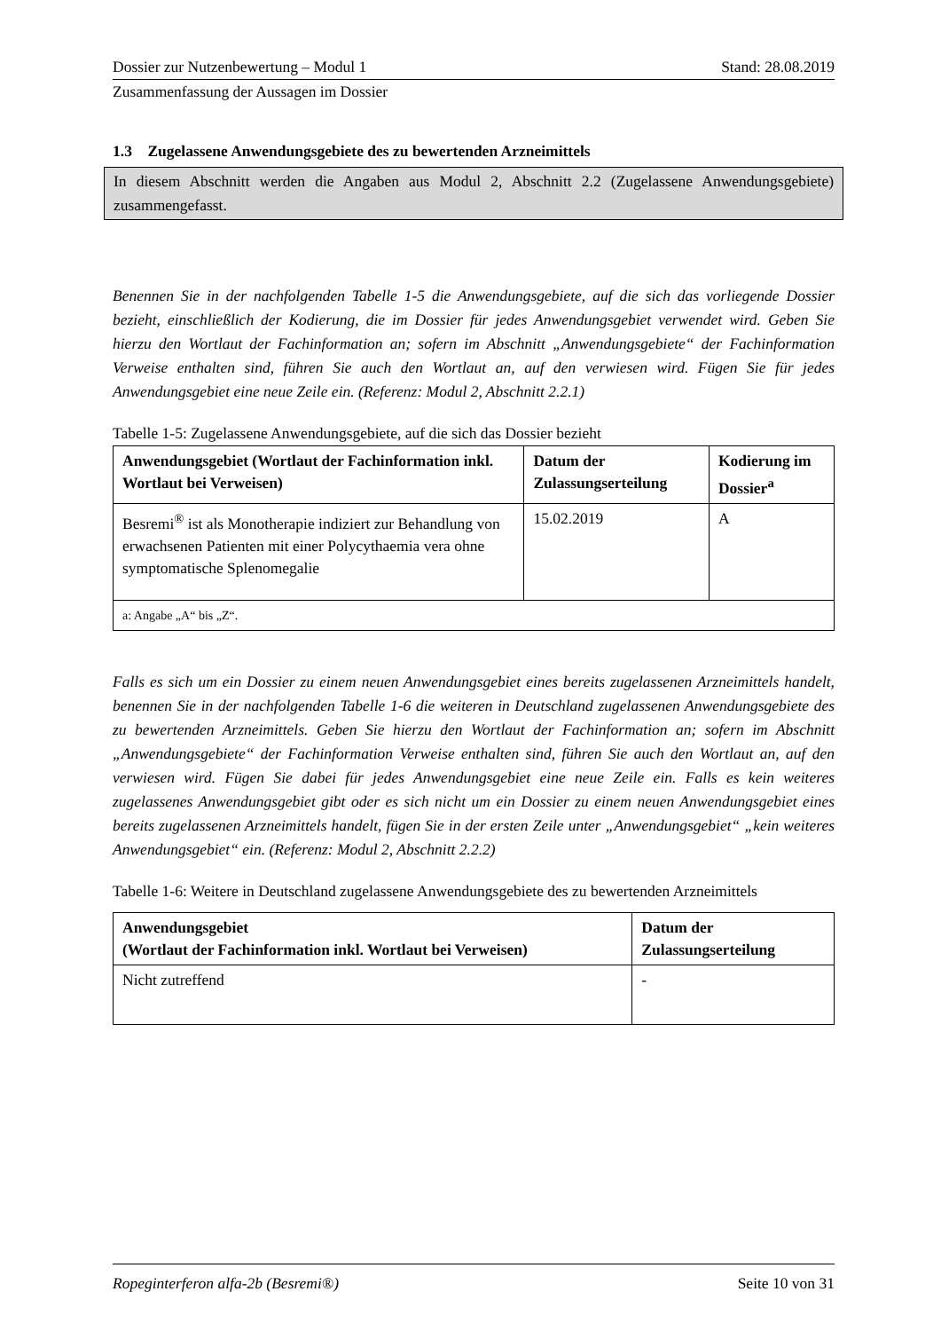Dossier zur Nutzenbewertung – Modul 1 Stand: 28.08.2019
Zusammenfassung der Aussagen im Dossier
1.3 Zugelassene Anwendungsgebiete des zu bewertenden Arzneimittels
In diesem Abschnitt werden die Angaben aus Modul 2, Abschnitt 2.2 (Zugelassene Anwendungsgebiete) zusammengefasst.
Benennen Sie in der nachfolgenden Tabelle 1-5 die Anwendungsgebiete, auf die sich das vorliegende Dossier bezieht, einschließlich der Kodierung, die im Dossier für jedes Anwendungsgebiet verwendet wird. Geben Sie hierzu den Wortlaut der Fachinformation an; sofern im Abschnitt „Anwendungsgebiete“ der Fachinformation Verweise enthalten sind, führen Sie auch den Wortlaut an, auf den verwiesen wird. Fügen Sie für jedes Anwendungsgebiet eine neue Zeile ein. (Referenz: Modul 2, Abschnitt 2.2.1)
Tabelle 1-5: Zugelassene Anwendungsgebiete, auf die sich das Dossier bezieht
| Anwendungsgebiet (Wortlaut der Fachinformation inkl. Wortlaut bei Verweisen) | Datum der Zulassungserteilung | Kodierung im Dossier<sup>a</sup> |
| --- | --- | --- |
| Besremi<sup>®</sup> ist als Monotherapie indiziert zur Behandlung von erwachsenen Patienten mit einer Polycythaemia vera ohne symptomatische Splenomegalie | 15.02.2019 | A |
| a: Angabe „A“ bis „Z“. | | |
Falls es sich um ein Dossier zu einem neuen Anwendungsgebiet eines bereits zugelassenen Arzneimittels handelt, benennen Sie in der nachfolgenden Tabelle 1-6 die weiteren in Deutschland zugelassenen Anwendungsgebiete des zu bewertenden Arzneimittels. Geben Sie hierzu den Wortlaut der Fachinformation an; sofern im Abschnitt „Anwendungsgebiete“ der Fachinformation Verweise enthalten sind, führen Sie auch den Wortlaut an, auf den verwiesen wird. Fügen Sie dabei für jedes Anwendungsgebiet eine neue Zeile ein. Falls es kein weiteres zugelassenes Anwendungsgebiet gibt oder es sich nicht um ein Dossier zu einem neuen Anwendungsgebiet eines bereits zugelassenen Arzneimittels handelt, fügen Sie in der ersten Zeile unter „Anwendungsgebiet“ „kein weiteres Anwendungsgebiet“ ein. (Referenz: Modul 2, Abschnitt 2.2.2)
Tabelle 1-6: Weitere in Deutschland zugelassene Anwendungsgebiete des zu bewertenden Arzneimittels
| Anwendungsgebiet (Wortlaut der Fachinformation inkl. Wortlaut bei Verweisen) | Datum der Zulassungserteilung |
| --- | --- |
| Nicht zutreffend | - |
Ropeginterferon alfa-2b (Besremi®) Seite 10 von 31